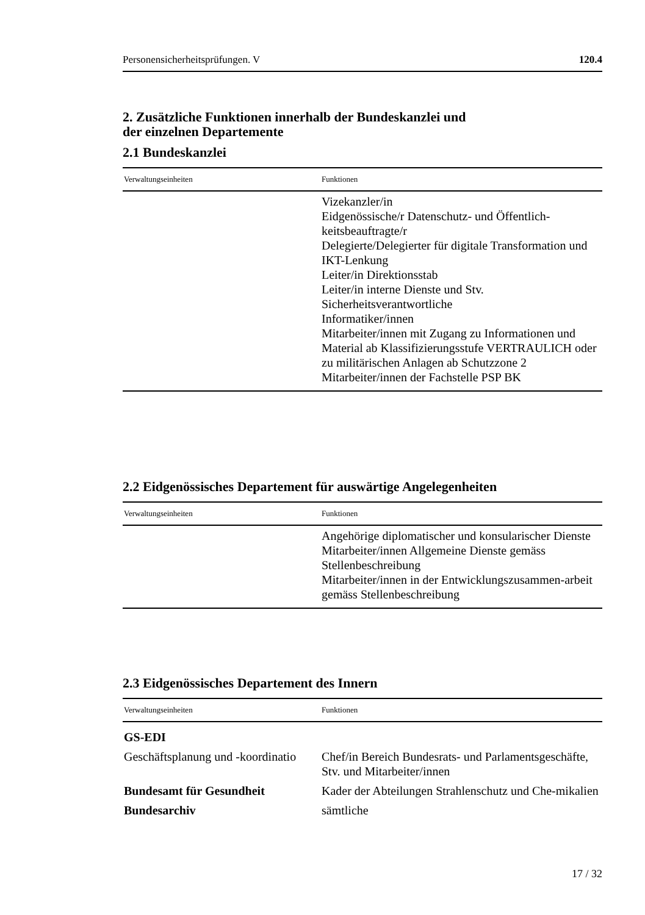Personensicherheitsprüfungen. V 120.4
2. Zusätzliche Funktionen innerhalb der Bundeskanzlei und
der einzelnen Departemente
2.1 Bundeskanzlei
| Verwaltungseinheiten | Funktionen |
| --- | --- |
| | Vizekanzler/in Eidgenössische/r Datenschutz- und Öffentlich-keitsbeauftragte/r Delegierte/Delegierter für digitale Transformation und IKT-Lenkung Leiter/in Direktionsstab Leiter/in interne Dienste und Stv. Sicherheitsverantwortliche Informatiker/innen Mitarbeiter/innen mit Zugang zu Informationen und Material ab Klassifizierungsstufe VERTRAULICH oder zu militärischen Anlagen ab Schutzzone 2 Mitarbeiter/innen der Fachstelle PSP BK |
2.2 Eidgenössisches Departement für auswärtige Angelegenheiten
| Verwaltungseinheiten | Funktionen |
| --- | --- |
| | Angehörige diplomatischer und konsularischer Dienste Mitarbeiter/innen Allgemeine Dienste gemäss Stellenbeschreibung Mitarbeiter/innen in der Entwicklungszusammen-arbeit gemäss Stellenbeschreibung |
2.3 Eidgenössisches Departement des Innern
| Verwaltungseinheiten | Funktionen |
| --- | --- |
| GS-EDI | |
| Geschäftsplanung und -koordinatio | Chef/in Bereich Bundesrats- und Parlamentsgeschäfte, Stv. und Mitarbeiter/innen |
| Bundesamt für Gesundheit | Kader der Abteilungen Strahlenschutz und Che-mikalien |
| Bundesarchiv | sämtliche |
17 / 32